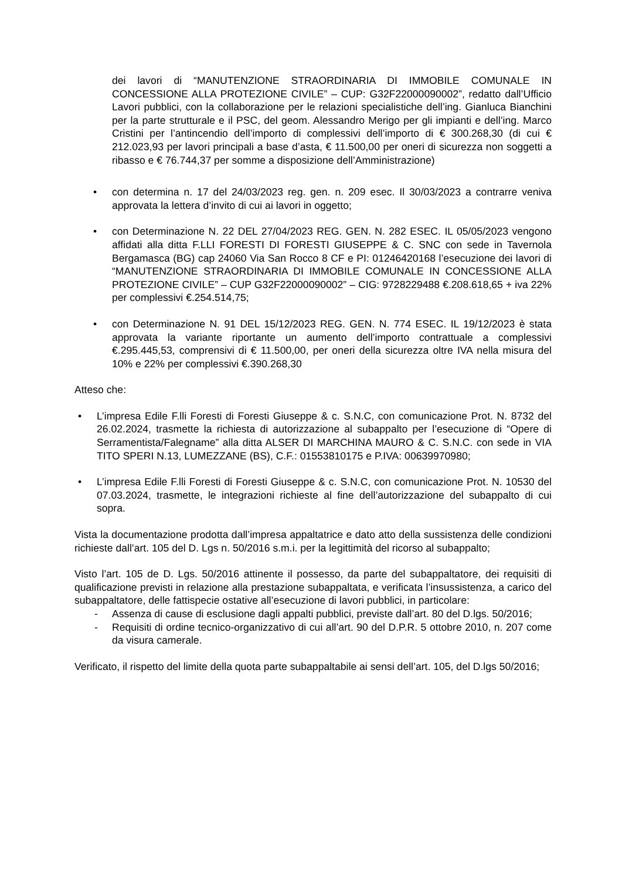dei lavori di “MANUTENZIONE STRAORDINARIA DI IMMOBILE COMUNALE IN CONCESSIONE ALLA PROTEZIONE CIVILE” – CUP: G32F22000090002”, redatto dall’Ufficio Lavori pubblici, con la collaborazione per le relazioni specialistiche dell’ing. Gianluca Bianchini per la parte strutturale e il PSC, del geom. Alessandro Merigo per gli impianti e dell’ing. Marco Cristini per l’antincendio dell’importo di complessivi dell’importo di € 300.268,30 (di cui € 212.023,93 per lavori principali a base d’asta, € 11.500,00 per oneri di sicurezza non soggetti a ribasso e € 76.744,37 per somme a disposizione dell’Amministrazione)
• con determina n. 17 del 24/03/2023 reg. gen. n. 209 esec. Il 30/03/2023 a contrarre veniva approvata la lettera d’invito di cui ai lavori in oggetto;
• con Determinazione N. 22 DEL 27/04/2023 REG. GEN. N. 282 ESEC. IL 05/05/2023 vengono affidati alla ditta F.LLI FORESTI DI FORESTI GIUSEPPE & C. SNC con sede in Tavernola Bergamasca (BG) cap 24060 Via San Rocco 8 CF e PI: 01246420168 l’esecuzione dei lavori di “MANUTENZIONE STRAORDINARIA DI IMMOBILE COMUNALE IN CONCESSIONE ALLA PROTEZIONE CIVILE” – CUP G32F22000090002” – CIG: 9728229488 €.208.618,65 + iva 22% per complessivi €.254.514,75;
• con Determinazione N. 91 DEL 15/12/2023 REG. GEN. N. 774 ESEC. IL 19/12/2023 è stata approvata la variante riportante un aumento dell’importo contrattuale a complessivi €.295.445,53, comprensivi di € 11.500,00, per oneri della sicurezza oltre IVA nella misura del 10% e 22% per complessivi €.390.268,30
Atteso che:
• L’impresa Edile F.lli Foresti di Foresti Giuseppe & c. S.N.C, con comunicazione Prot. N. 8732 del 26.02.2024, trasmette la richiesta di autorizzazione al subappalto per l’esecuzione di “Opere di Serramentista/Falegname” alla ditta ALSER DI MARCHINA MAURO & C. S.N.C. con sede in VIA TITO SPERI N.13, LUMEZZANE (BS), C.F.: 01553810175 e P.IVA: 00639970980;
• L’impresa Edile F.lli Foresti di Foresti Giuseppe & c. S.N.C, con comunicazione Prot. N. 10530 del 07.03.2024, trasmette, le integrazioni richieste al fine dell’autorizzazione del subappalto di cui sopra.
Vista la documentazione prodotta dall’impresa appaltatrice e dato atto della sussistenza delle condizioni richieste dall’art. 105 del D. Lgs n. 50/2016 s.m.i. per la legittimità del ricorso al subappalto;
Visto l’art. 105 de D. Lgs. 50/2016 attinente il possesso, da parte del subappaltatore, dei requisiti di qualificazione previsti in relazione alla prestazione subappaltata, e verificata l’insussistenza, a carico del subappaltatore, delle fattispecie ostative all’esecuzione di lavori pubblici, in particolare:
- Assenza di cause di esclusione dagli appalti pubblici, previste dall’art. 80 del D.lgs. 50/2016;
- Requisiti di ordine tecnico-organizzativo di cui all’art. 90 del D.P.R. 5 ottobre 2010, n. 207 come da visura camerale.
Verificato, il rispetto del limite della quota parte subappaltabile ai sensi dell’art. 105, del D.lgs 50/2016;